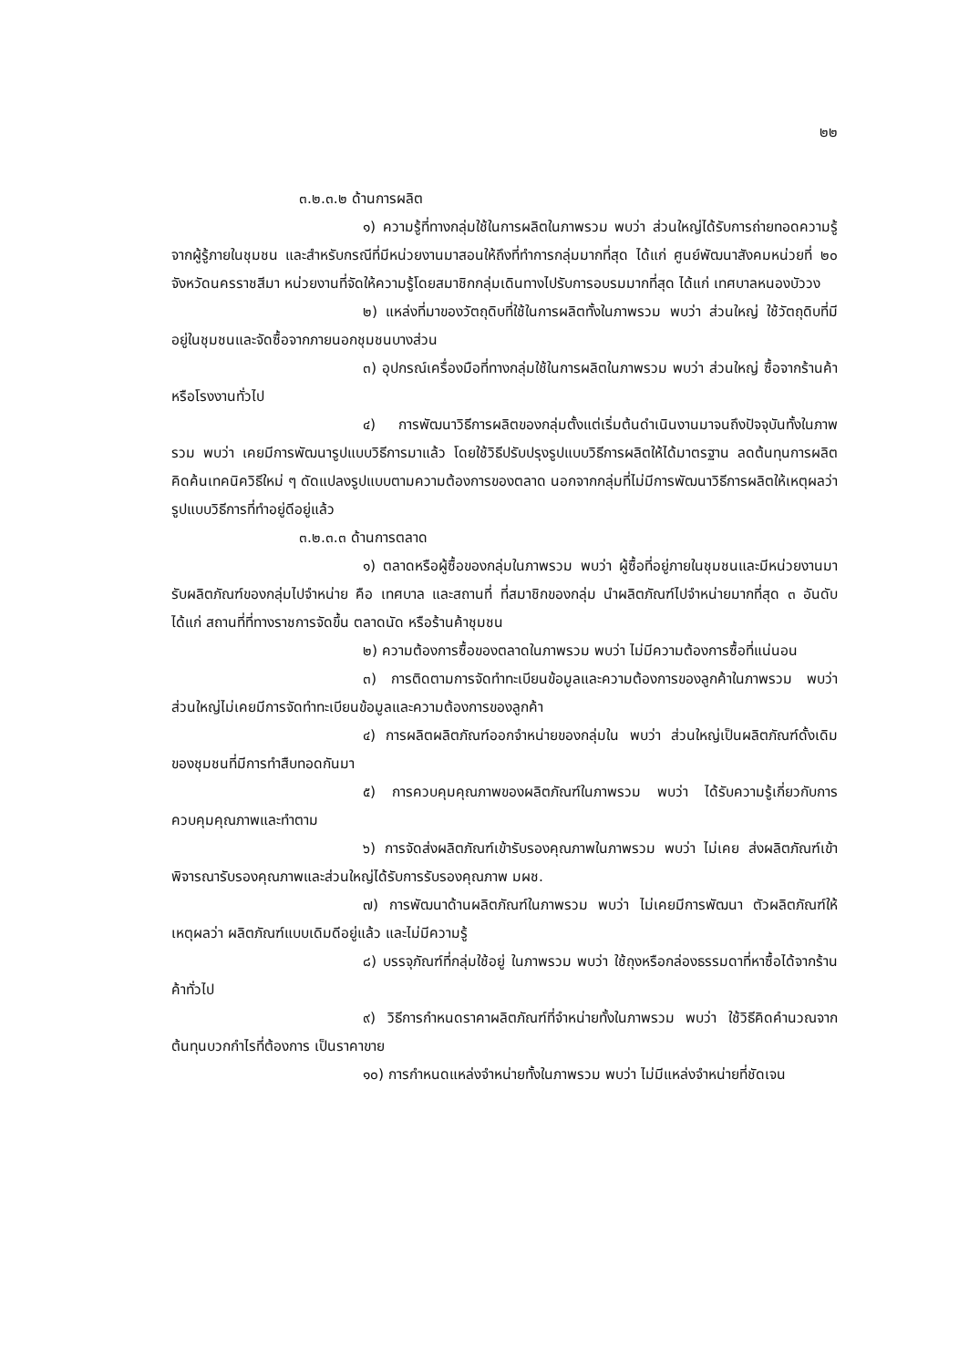๒๒
๓.๒.๓.๒ ด้านการผลิต
๑) ความรู้ที่ทางกลุ่มใช้ในการผลิตในภาพรวม พบว่า ส่วนใหญ่ได้รับการถ่ายทอดความรู้จากผู้รู้ภายในชุมชน และสำหรับกรณีที่มีหน่วยงานมาสอนให้ถึงที่ทำการกลุ่มมากที่สุด ได้แก่ ศูนย์พัฒนาสังคมหน่วยที่ ๒๐ จังหวัดนครราชสีมา หน่วยงานที่จัดให้ความรู้โดยสมาชิกกลุ่มเดินทางไปรับการอบรมมากที่สุด ได้แก่ เทศบาลหนองบัววง
๒) แหล่งที่มาของวัตถุดิบที่ใช้ในการผลิตทั้งในภาพรวม พบว่า ส่วนใหญ่ ใช้วัตถุดิบที่มีอยู่ในชุมชนและจัดซื้อจากภายนอกชุมชนบางส่วน
๓) อุปกรณ์เครื่องมือที่ทางกลุ่มใช้ในการผลิตในภาพรวม พบว่า ส่วนใหญ่ ซื้อจากร้านค้าหรือโรงงานทั่วไป
๔) การพัฒนาวิธีการผลิตของกลุ่มตั้งแต่เริ่มต้นดำเนินงานมาจนถึงปัจจุบันทั้งในภาพรวม พบว่า เคยมีการพัฒนารูปแบบวิธีการมาแล้ว โดยใช้วิธีปรับปรุงรูปแบบวิธีการผลิตให้ได้มาตรฐาน ลดต้นทุนการผลิต คิดค้นเทคนิควิธีใหม่ ๆ ดัดแปลงรูปแบบตามความต้องการของตลาด นอกจากกลุ่มที่ไม่มีการพัฒนาวิธีการผลิตให้เหตุผลว่ารูปแบบวิธีการที่ทำอยู่ดีอยู่แล้ว
๓.๒.๓.๓ ด้านการตลาด
๑) ตลาดหรือผู้ซื้อของกลุ่มในภาพรวม พบว่า ผู้ซื้อที่อยู่ภายในชุมชนและมีหน่วยงานมารับผลิตภัณฑ์ของกลุ่มไปจำหน่าย คือ เทศบาล และสถานที่ ที่สมาชิกของกลุ่ม นำผลิตภัณฑ์ไปจำหน่ายมากที่สุด ๓ อันดับ ได้แก่ สถานที่ที่ทางราชการจัดขึ้น ตลาดนัด หรือร้านค้าชุมชน
๒) ความต้องการซื้อของตลาดในภาพรวม พบว่า ไม่มีความต้องการซื้อที่แน่นอน
๓) การติดตามการจัดทำทะเบียนข้อมูลและความต้องการของลูกค้าในภาพรวม พบว่า ส่วนใหญ่ไม่เคยมีการจัดทำทะเบียนข้อมูลและความต้องการของลูกค้า
๔) การผลิตผลิตภัณฑ์ออกจำหน่ายของกลุ่มใน พบว่า ส่วนใหญ่เป็นผลิตภัณฑ์ดั้งเดิมของชุมชนที่มีการทำสืบทอดกันมา
๕) การควบคุมคุณภาพของผลิตภัณฑ์ในภาพรวม พบว่า ได้รับความรู้เกี่ยวกับการควบคุมคุณภาพและทำตาม
๖) การจัดส่งผลิตภัณฑ์เข้ารับรองคุณภาพในภาพรวม พบว่า ไม่เคย ส่งผลิตภัณฑ์เข้าพิจารณารับรองคุณภาพและส่วนใหญ่ได้รับการรับรองคุณภาพ มผช.
๗) การพัฒนาด้านผลิตภัณฑ์ในภาพรวม พบว่า ไม่เคยมีการพัฒนา ตัวผลิตภัณฑ์ให้เหตุผลว่า ผลิตภัณฑ์แบบเดิมดีอยู่แล้ว และไม่มีความรู้
๘) บรรจุภัณฑ์ที่กลุ่มใช้อยู่ ในภาพรวม พบว่า ใช้ถุงหรือกล่องธรรมดาที่หาซื้อได้จากร้านค้าทั่วไป
๙) วิธีการกำหนดราคาผลิตภัณฑ์ที่จำหน่ายทั้งในภาพรวม พบว่า ใช้วิธีคิดคำนวณจากต้นทุนบวกกำไรที่ต้องการ เป็นราคาขาย
๑๐) การกำหนดแหล่งจำหน่ายทั้งในภาพรวม พบว่า ไม่มีแหล่งจำหน่ายที่ชัดเจน